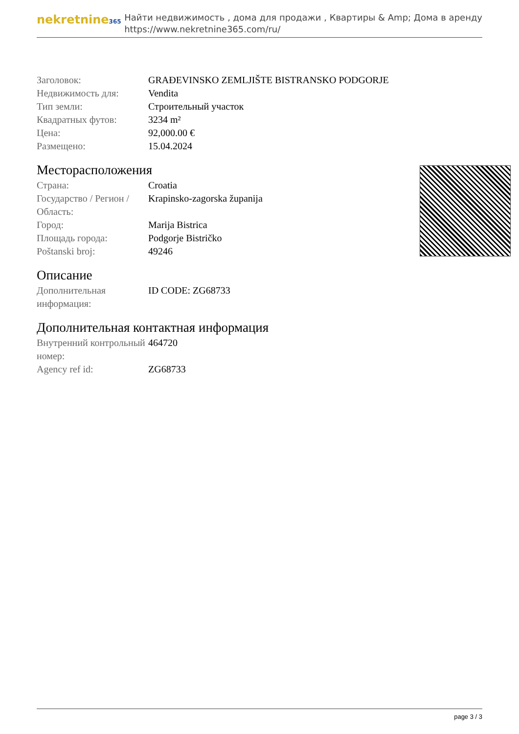nekretnine365
Найти недвижимость , дома для продажи , Квартиры & Amp; Дома в аренду
https://www.nekretnine365.com/ru/
| Заголовок: | GRAĐEVINSKO ZEMLJIŠTE BISTRANSKO PODGORJE |
| Недвижимость для: | Vendita |
| Тип земли: | Строительный участок |
| Квадратных футов: | 3234 m² |
| Цена: | 92,000.00 € |
| Размещено: | 15.04.2024 |
Месторасположения
| Страна: | Croatia |
| Государство / Регион / Область: | Krapinsko-zagorska županija |
| Город: | Marija Bistrica |
| Площадь города: | Podgorje Bistričko |
| Poštanski broj: | 49246 |
Описание
| Дополнительная информация: | ID CODE: ZG68733 |
Дополнительная контактная информация
| Внутренний контрольный номер: | 464720 |
| Agency ref id: | ZG68733 |
page 3 / 3